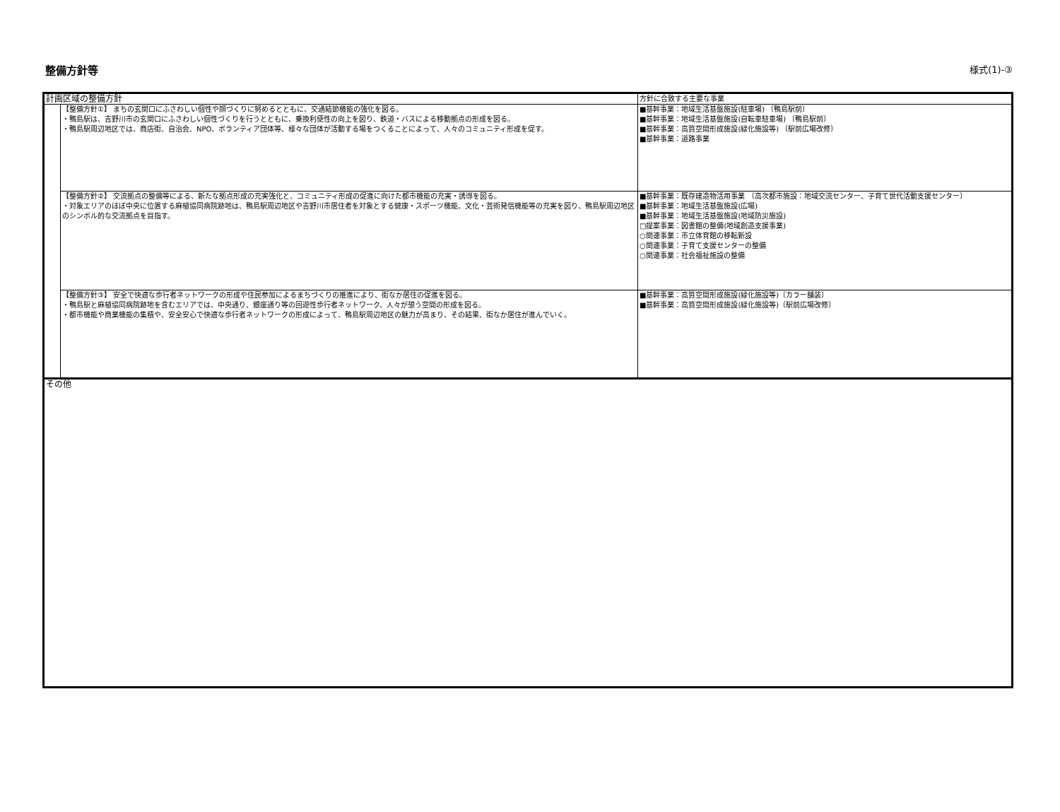整備方針等 様式(1)-③
| 計画区域の整備方針 | | 方針に合致する主要な事業 |
| | 【整備方針①】 まちの玄関口にふさわしい個性や顔づくりに努めるとともに、交通結節機能の強化を図る。 ・鴨島駅は、吉野川市の玄関口にふさわしい個性づくりを行うとともに、乗換利便性の向上を図り、鉄道・バスによる移動拠点の形成を図る。 ・鴨島駅周辺地区では、商店街、自治会、NPO、ボランティア団体等、様々な団体が活動する場をつくることによって、人々のコミュニティ形成を促す。 | ■基幹事業：地域生活基盤施設(駐車場) 〔鴨島駅前〕 ■基幹事業：地域生活基盤施設(自転車駐車場) 〔鴨島駅前〕 ■基幹事業：高質空間形成施設(緑化施設等) 〔駅前広場改修〕 ■基幹事業：道路事業 |
| | 【整備方針②】 交流拠点の整備等による、新たな拠点形成の充実強化と、コミュニティ形成の促進に向けた都市機能の充実・誘導を図る。 ・対象エリアのほぼ中央に位置する麻植協同病院跡地は、鴨島駅周辺地区や吉野川市居住者を対象とする健康・スポーツ機能、文化・芸術発信機能等の充実を図り、鴨島駅周辺地区のシンボル的な交流拠点を目指す。 | ■基幹事業：既存建造物活用事業 〔高次都市施設：地域交流センター、子育て世代活動支援センター〕 ■基幹事業：地域生活基盤施設(広場) ■基幹事業：地域生活基盤施設(地域防災施設) □提案事業：図書館の整備(地域創造支援事業) ○関連事業：市立体育館の移転新設 ○関連事業：子育て支援センターの整備 ○関連事業：社会福祉施設の整備 |
| | 【整備方針③】 安全で快適な歩行者ネットワークの形成や住民参加によるまちづくりの推進により、街なか居住の促進を図る。 ・鴨島駅と麻植協同病院跡地を含むエリアでは、中央通り、銀座通り等の回遊性歩行者ネットワーク、人々が憩う空間の形成を図る。 ・都市機能や商業機能の集積や、安全安心で快適な歩行者ネットワークの形成によって、鴨島駅周辺地区の魅力が高まり、その結果、街なか居住が進んでいく。 | ■基幹事業：高質空間形成施設(緑化施設等)〔カラー舗装〕 ■基幹事業：高質空間形成施設(緑化施設等)〔駅前広場改修〕 |
| その他 | | |